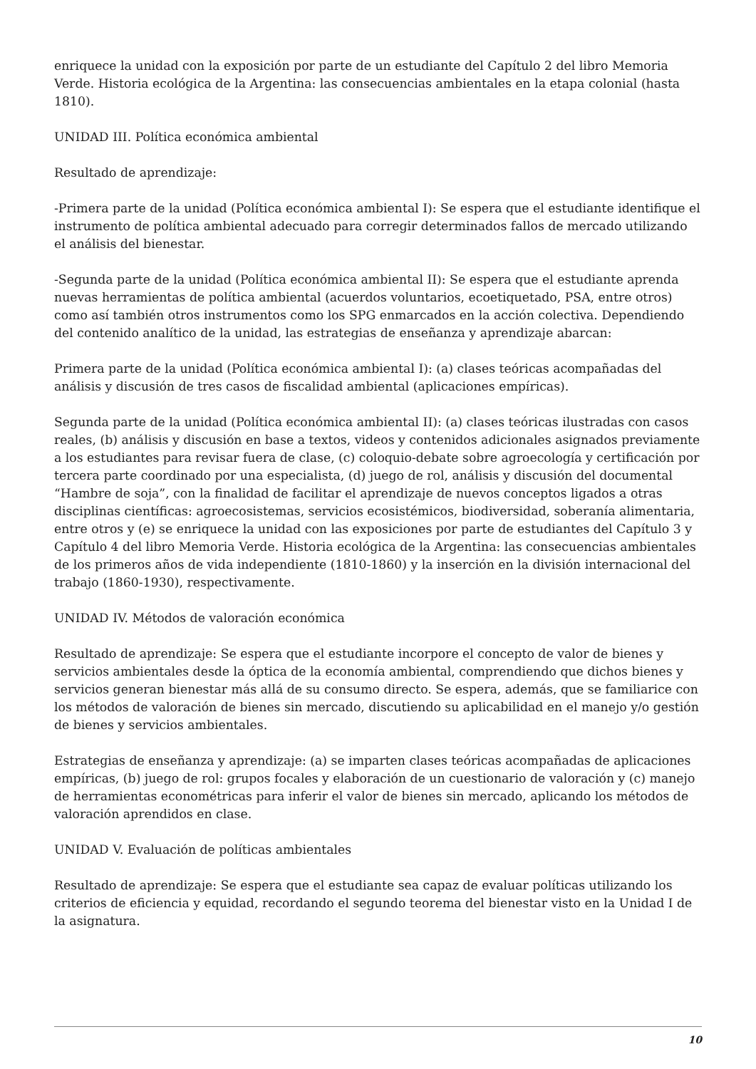enriquece la unidad con la exposición por parte de un estudiante del Capítulo 2 del libro Memoria Verde. Historia ecológica de la Argentina: las consecuencias ambientales en la etapa colonial (hasta 1810).
UNIDAD III. Política económica ambiental
Resultado de aprendizaje:
-Primera parte de la unidad (Política económica ambiental I): Se espera que el estudiante identifique el instrumento de política ambiental adecuado para corregir determinados fallos de mercado utilizando el análisis del bienestar.
-Segunda parte de la unidad (Política económica ambiental II): Se espera que el estudiante aprenda nuevas herramientas de política ambiental (acuerdos voluntarios, ecoetiquetado, PSA, entre otros) como así también otros instrumentos como los SPG enmarcados en la acción colectiva. Dependiendo del contenido analítico de la unidad, las estrategias de enseñanza y aprendizaje abarcan:
Primera parte de la unidad (Política económica ambiental I): (a) clases teóricas acompañadas del análisis y discusión de tres casos de fiscalidad ambiental (aplicaciones empíricas).
Segunda parte de la unidad (Política económica ambiental II): (a) clases teóricas ilustradas con casos reales, (b) análisis y discusión en base a textos, videos y contenidos adicionales asignados previamente a los estudiantes para revisar fuera de clase, (c) coloquio-debate sobre agroecología y certificación por tercera parte coordinado por una especialista, (d) juego de rol, análisis y discusión del documental “Hambre de soja”, con la finalidad de facilitar el aprendizaje de nuevos conceptos ligados a otras disciplinas científicas: agroecosistemas, servicios ecosistémicos, biodiversidad, soberanía alimentaria, entre otros y (e) se enriquece la unidad con las exposiciones por parte de estudiantes del Capítulo 3 y Capítulo 4 del libro Memoria Verde. Historia ecológica de la Argentina: las consecuencias ambientales de los primeros años de vida independiente (1810-1860) y la inserción en la división internacional del trabajo (1860-1930), respectivamente.
UNIDAD IV. Métodos de valoración económica
Resultado de aprendizaje: Se espera que el estudiante incorpore el concepto de valor de bienes y servicios ambientales desde la óptica de la economía ambiental, comprendiendo que dichos bienes y servicios generan bienestar más allá de su consumo directo. Se espera, además, que se familiarice con los métodos de valoración de bienes sin mercado, discutiendo su aplicabilidad en el manejo y/o gestión de bienes y servicios ambientales.
Estrategias de enseñanza y aprendizaje: (a) se imparten clases teóricas acompañadas de aplicaciones empíricas, (b) juego de rol: grupos focales y elaboración de un cuestionario de valoración y (c) manejo de herramientas econométricas para inferir el valor de bienes sin mercado, aplicando los métodos de valoración aprendidos en clase.
UNIDAD V. Evaluación de políticas ambientales
Resultado de aprendizaje: Se espera que el estudiante sea capaz de evaluar políticas utilizando los criterios de eficiencia y equidad, recordando el segundo teorema del bienestar visto en la Unidad I de la asignatura.
10